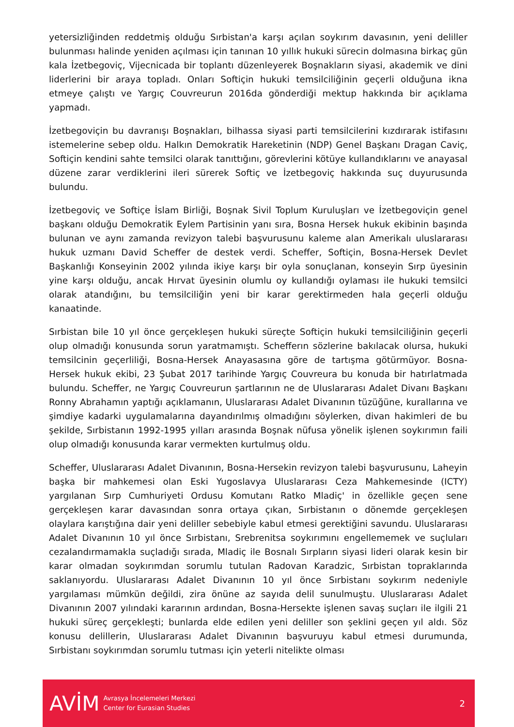yetersizliğinden reddetmiş olduğu Sırbistan'a karşı açılan soykırım davasının, yeni deliller bulunması halinde yeniden açılması için tanınan 10 yıllık hukuki sürecin dolmasına birkaç gün kala İzetbegoviç, Vijecnicada bir toplantı düzenleyerek Boşnakların siyasi, akademik ve dini liderlerini bir araya topladı. Onları Softiçin hukuki temsilciliğinin geçerli olduğuna ikna etmeye çalıştı ve Yargıç Couvreurun 2016da gönderdiği mektup hakkında bir açıklama yapmadı.
İzetbegoviçin bu davranışı Boşnakları, bilhassa siyasi parti temsilcilerini kızdırarak istifasını istemelerine sebep oldu. Halkın Demokratik Hareketinin (NDP) Genel Başkanı Dragan Caviç, Softiçin kendini sahte temsilci olarak tanıttığını, görevlerini kötüye kullandıklarını ve anayasal düzene zarar verdiklerini ileri sürerek Softiç ve İzetbegoviç hakkında suç duyurusunda bulundu.
İzetbegoviç ve Softiçe İslam Birliği, Boşnak Sivil Toplum Kuruluşları ve İzetbegoviçin genel başkanı olduğu Demokratik Eylem Partisinin yanı sıra, Bosna Hersek hukuk ekibinin başında bulunan ve aynı zamanda revizyon talebi başvurusunu kaleme alan Amerikalı uluslararası hukuk uzmanı David Scheffer de destek verdi. Scheffer, Softiçin, Bosna-Hersek Devlet Başkanlığı Konseyinin 2002 yılında ikiye karşı bir oyla sonuçlanan, konseyin Sırp üyesinin yine karşı olduğu, ancak Hırvat üyesinin olumlu oy kullandığı oylaması ile hukuki temsilci olarak atandığını, bu temsilciliğin yeni bir karar gerektirmeden hala geçerli olduğu kanaatinde.
Sırbistan bile 10 yıl önce gerçekleşen hukuki süreçte Softiçin hukuki temsilciliğinin geçerli olup olmadığı konusunda sorun yaratmamıştı. Schefferın sözlerine bakılacak olursa, hukuki temsilcinin geçerliliği, Bosna-Hersek Anayasasına göre de tartışma götürmüyor. Bosna-Hersek hukuk ekibi, 23 Şubat 2017 tarihinde Yargıç Couvreura bu konuda bir hatırlatmada bulundu. Scheffer, ne Yargıç Couvreurun şartlarının ne de Uluslararası Adalet Divanı Başkanı Ronny Abrahamın yaptığı açıklamanın, Uluslararası Adalet Divanının tüzüğüne, kurallarına ve şimdiye kadarki uygulamalarına dayandırılmış olmadığını söylerken, divan hakimleri de bu şekilde, Sırbistanın 1992-1995 yılları arasında Boşnak nüfusa yönelik işlenen soykırımın faili olup olmadığı konusunda karar vermekten kurtulmuş oldu.
Scheffer, Uluslararası Adalet Divanının, Bosna-Hersekin revizyon talebi başvurusunu, Laheyin başka bir mahkemesi olan Eski Yugoslavya Uluslararası Ceza Mahkemesinde (ICTY) yargılanan Sırp Cumhuriyeti Ordusu Komutanı Ratko Mladiç' in özellikle geçen sene gerçekleşen karar davasından sonra ortaya çıkan, Sırbistanın o dönemde gerçekleşen olaylara karıştığına dair yeni deliller sebebiyle kabul etmesi gerektiğini savundu. Uluslararası Adalet Divanının 10 yıl önce Sırbistanı, Srebrenitsa soykırımını engellememek ve suçluları cezalandırmamakla suçladığı sırada, Mladiç ile Bosnalı Sırpların siyasi lideri olarak kesin bir karar olmadan soykırımdan sorumlu tutulan Radovan Karadzic, Sırbistan topraklarında saklanıyordu. Uluslararası Adalet Divanının 10 yıl önce Sırbistanı soykırım nedeniyle yargılaması mümkün değildi, zira önüne az sayıda delil sunulmuştu. Uluslararası Adalet Divanının 2007 yılındaki kararının ardından, Bosna-Hersekte işlenen savaş suçları ile ilgili 21 hukuki süreç gerçekleşti; bunlarda elde edilen yeni deliller son şeklini geçen yıl aldı. Söz konusu delillerin, Uluslararası Adalet Divanının başvuruyu kabul etmesi durumunda, Sırbistanı soykırımdan sorumlu tutması için yeterli nitelikte olması
AVİM
Avrasya İncelemeleri Merkezi
Center for Eurasian Studies
2